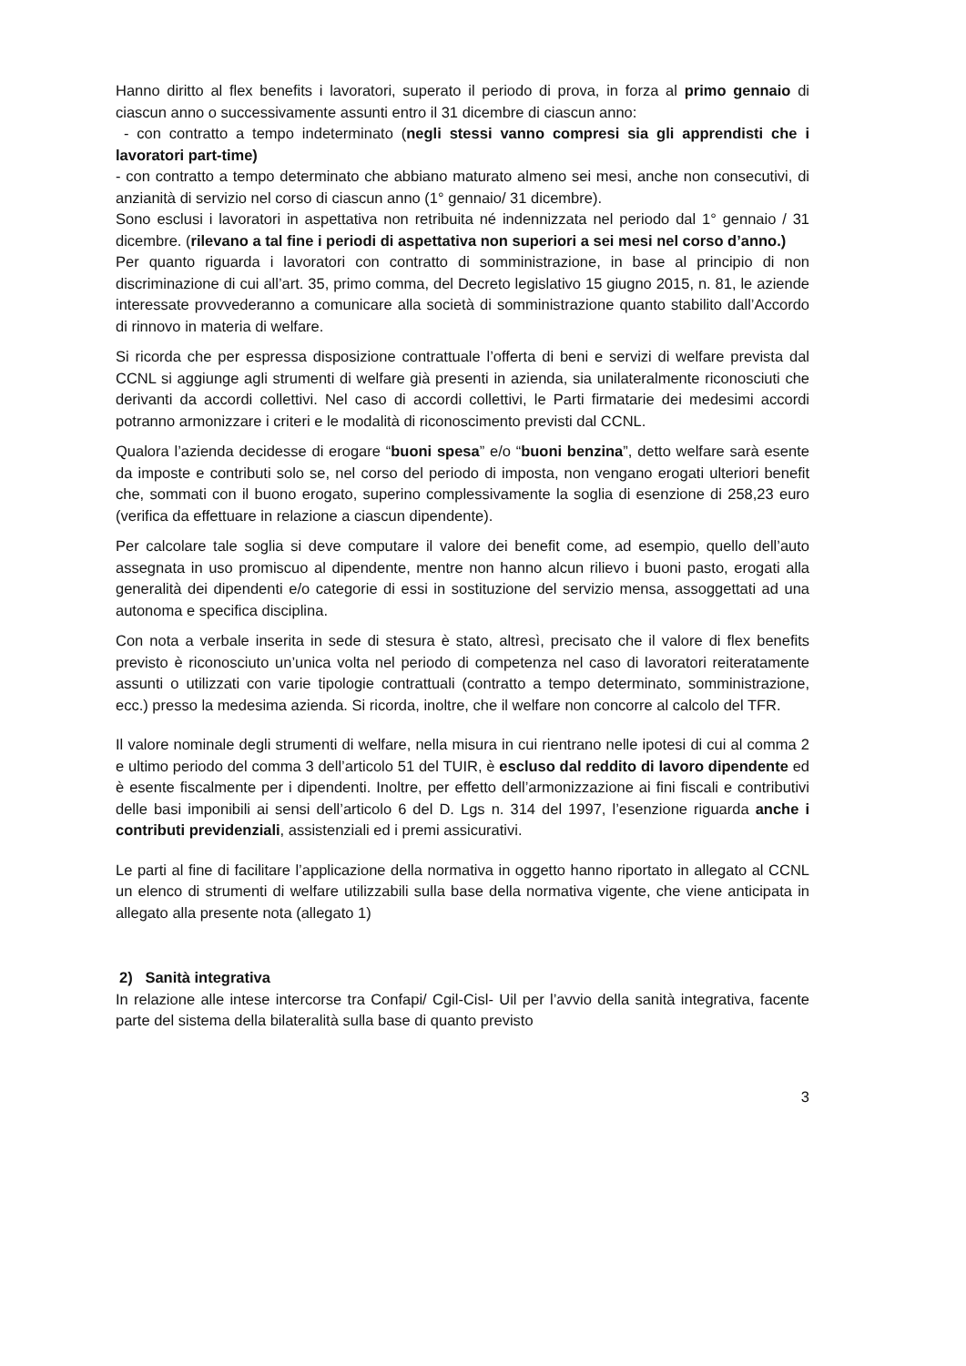Hanno diritto al flex benefits i lavoratori, superato il periodo di prova, in forza al primo gennaio di ciascun anno o successivamente assunti entro il 31 dicembre di ciascun anno:
- con contratto a tempo indeterminato (negli stessi vanno compresi sia gli apprendisti che i lavoratori part-time)
- con contratto a tempo determinato che abbiano maturato almeno sei mesi, anche non consecutivi, di anzianità di servizio nel corso di ciascun anno (1° gennaio/ 31 dicembre).
Sono esclusi i lavoratori in aspettativa non retribuita né indennizzata nel periodo dal 1° gennaio / 31 dicembre. (rilevano a tal fine i periodi di aspettativa non superiori a sei mesi nel corso d’anno.)
Per quanto riguarda i lavoratori con contratto di somministrazione, in base al principio di non discriminazione di cui all’art. 35, primo comma, del Decreto legislativo 15 giugno 2015, n. 81, le aziende interessate provvederanno a comunicare alla società di somministrazione quanto stabilito dall’Accordo di rinnovo in materia di welfare.
Si ricorda che per espressa disposizione contrattuale l’offerta di beni e servizi di welfare prevista dal CCNL si aggiunge agli strumenti di welfare già presenti in azienda, sia unilateralmente riconosciuti che derivanti da accordi collettivi. Nel caso di accordi collettivi, le Parti firmatarie dei medesimi accordi potranno armonizzare i criteri e le modalità di riconoscimento previsti dal CCNL.
Qualora l’azienda decidesse di erogare “buoni spesa” e/o “buoni benzina”, detto welfare sarà esente da imposte e contributi solo se, nel corso del periodo di imposta, non vengano erogati ulteriori benefit che, sommati con il buono erogato, superino complessivamente la soglia di esenzione di 258,23 euro (verifica da effettuare in relazione a ciascun dipendente).
Per calcolare tale soglia si deve computare il valore dei benefit come, ad esempio, quello dell’auto assegnata in uso promiscuo al dipendente, mentre non hanno alcun rilievo i buoni pasto, erogati alla generalità dei dipendenti e/o categorie di essi in sostituzione del servizio mensa, assoggettati ad una autonoma e specifica disciplina.
Con nota a verbale inserita in sede di stesura è stato, altresì, precisato che il valore di flex benefits previsto è riconosciuto un’unica volta nel periodo di competenza nel caso di lavoratori reiteratamente assunti o utilizzati con varie tipologie contrattuali (contratto a tempo determinato, somministrazione, ecc.) presso la medesima azienda. Si ricorda, inoltre, che il welfare non concorre al calcolo del TFR.
Il valore nominale degli strumenti di welfare, nella misura in cui rientrano nelle ipotesi di cui al comma 2 e ultimo periodo del comma 3 dell’articolo 51 del TUIR, è escluso dal reddito di lavoro dipendente ed è esente fiscalmente per i dipendenti. Inoltre, per effetto dell’armonizzazione ai fini fiscali e contributivi delle basi imponibili ai sensi dell’articolo 6 del D. Lgs n. 314 del 1997, l’esenzione riguarda anche i contributi previdenziali, assistenziali ed i premi assicurativi.
Le parti al fine di facilitare l’applicazione della normativa in oggetto hanno riportato in allegato al CCNL un elenco di strumenti di welfare utilizzabili sulla base della normativa vigente, che viene anticipata in allegato alla presente nota (allegato 1)
2) Sanità integrativa
In relazione alle intese intercorse tra Confapi/ Cgil-Cisl- Uil per l’avvio della sanità integrativa, facente parte del sistema della bilateralità sulla base di quanto previsto
3